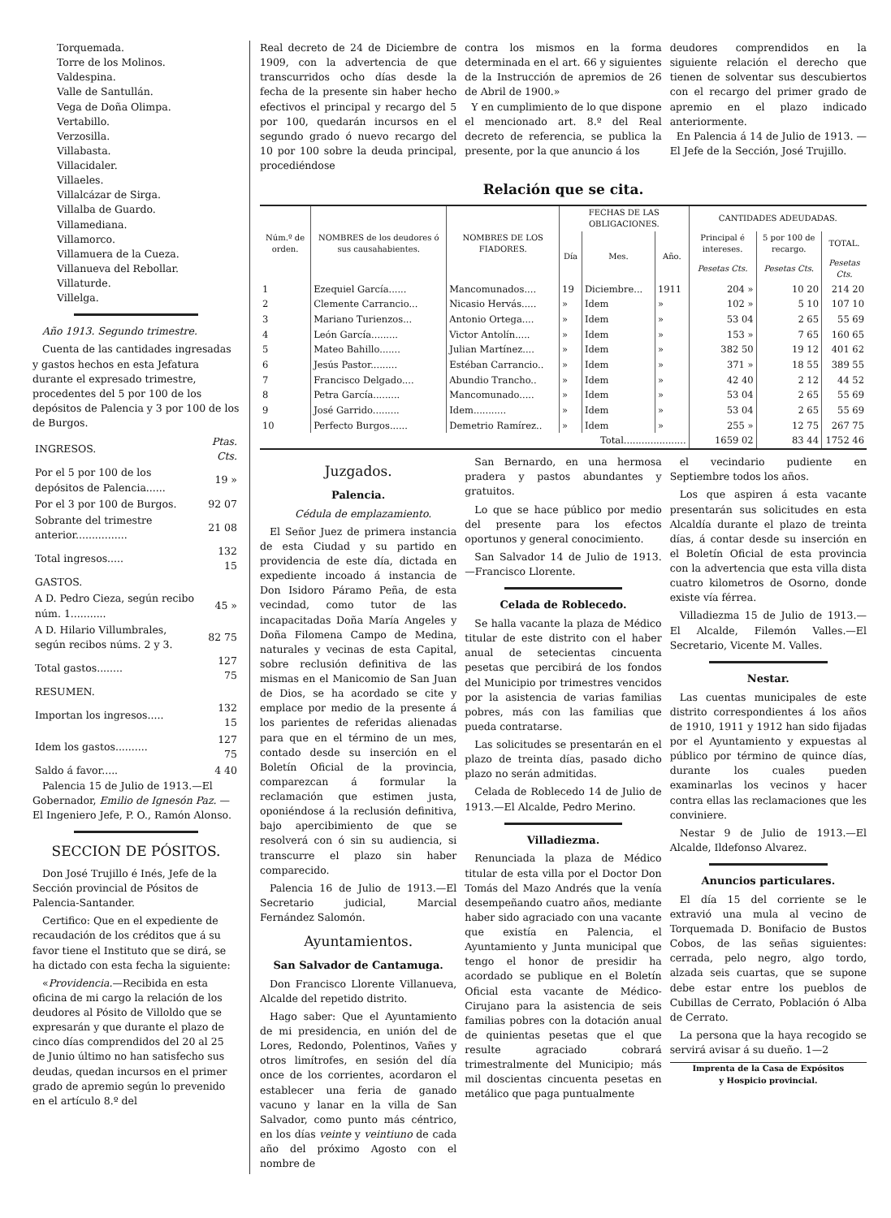Torquemada.
Torre de los Molinos.
Valdespina.
Valle de Santullán.
Vega de Doña Olimpa.
Vertabillo.
Verzosilla.
Villabasta.
Villacidaler.
Villaeles.
Villalcázar de Sirga.
Villalba de Guardo.
Villamediana.
Villamorco.
Villamuera de la Cueza.
Villanueva del Rebollar.
Villaturde.
Villelga.
Año 1913. Segundo trimestre.
Cuenta de las cantidades ingresadas y gastos hechos en esta Jefatura durante el expresado trimestre, procedentes del 5 por 100 de los depósitos de Palencia y 3 por 100 de los de Burgos.
| INGRESOS. | Ptas. Cts. |
| Por el 5 por 100 de los depósitos de Palencia...... | 19 » |
| Por el 3 por 100 de Burgos. | 92 07 |
| Sobrante del trimestre anterior................ | 21 08 |
| Total ingresos..... | 132 15 |
| GASTOS. | |
| A D. Pedro Cieza, según recibo núm. 1........... | 45 » |
| A D. Hilario Villumbrales, según recibos núms. 2 y 3. | 82 75 |
| Total gastos........ | 127 75 |
| RESUMEN. | |
| Importan los ingresos..... | 132 15 |
| Idem los gastos.......... | 127 75 |
| Saldo á favor..... | 4 40 |
Palencia 15 de Julio de 1913.—El Gobernador, Emilio de Ignesón Paz. —El Ingeniero Jefe, P. O., Ramón Alonso.
SECCION DE PÓSITOS.
Don José Trujillo é Inés, Jefe de la Sección provincial de Pósitos de Palencia-Santander.
Certifico: Que en el expediente de recaudación de los créditos que á su favor tiene el Instituto que se dirá, se ha dictado con esta fecha la siguiente:
«Providencia.—Recibida en esta oficina de mi cargo la relación de los deudores al Pósito de Villoldo que se expresarán y que durante el plazo de cinco días comprendidos del 20 al 25 de Junio último no han satisfecho sus deudas, quedan incursos en el primer grado de apremio según lo prevenido en el artículo 8.º del
Real decreto de 24 de Diciembre de 1909, con la advertencia de que transcurridos ocho días desde la fecha de la presente sin haber hecho efectivos el principal y recargo del 5 por 100, quedarán incursos en el segundo grado ó nuevo recargo del 10 por 100 sobre la deuda principal, procediéndose
contra los mismos en la forma determinada en el art. 66 y siguientes de la Instrucción de apremios de 26 de Abril de 1900.»
Y en cumplimiento de lo que dispone el mencionado art. 8.º del Real decreto de referencia, se publica la presente, por la que anuncio á los
deudores comprendidos en la siguiente relación el derecho que tienen de solventar sus descubiertos con el recargo del primer grado de apremio en el plazo indicado anteriormente.
En Palencia á 14 de Julio de 1913. —El Jefe de la Sección, José Trujillo.
Relación que se cita.
| Núm.º de orden. | NOMBRES de los deudores ó sus causahabientes. | NOMBRES DE LOS FIADORES. | FECHAS DE LAS OBLIGACIONES. | | | CANTIDADES ADEUDADAS. | | |
| --- | --- | --- | --- | --- | --- | --- | --- | --- |
| | | | Día | Mes. | Año. | Principal é intereses. | 5 por 100 de recargo. | TOTAL. |
| | | | | | | Pesetas Cts. | Pesetas Cts. | Pesetas Cts. |
| 1 | Ezequiel García...... | Mancomunados.... | 19 | Diciembre... | 1911 | 204 » | 10 20 | 214 20 |
| 2 | Clemente Carrancio... | Nicasio Hervás..... | » | Idem | » | 102 » | 5 10 | 107 10 |
| 3 | Mariano Turienzos... | Antonio Ortega.... | » | Idem | » | 53 04 | 2 65 | 55 69 |
| 4 | León García......... | Victor Antolín..... | » | Idem | » | 153 » | 7 65 | 160 65 |
| 5 | Mateo Bahillo....... | Julian Martínez.... | » | Idem | » | 382 50 | 19 12 | 401 62 |
| 6 | Jesús Pastor......... | Estéban Carrancio.. | » | Idem | » | 371 » | 18 55 | 389 55 |
| 7 | Francisco Delgado.... | Abundio Trancho.. | » | Idem | » | 42 40 | 2 12 | 44 52 |
| 8 | Petra García......... | Mancomunado..... | » | Idem | » | 53 04 | 2 65 | 55 69 |
| 9 | José Garrido......... | Idem........... | » | Idem | » | 53 04 | 2 65 | 55 69 |
| 10 | Perfecto Burgos...... | Demetrio Ramírez.. | » | Idem | » | 255 » | 12 75 | 267 75 |
| Total..................... | | | | | | 1659 02 | 83 44 | 1752 46 |
Juzgados.
Palencia.
Cédula de emplazamiento.
El Señor Juez de primera instancia de esta Ciudad y su partido en providencia de este día, dictada en expediente incoado á instancia de Don Isidoro Páramo Peña, de esta vecindad, como tutor de las incapacitadas Doña María Angeles y Doña Filomena Campo de Medina, naturales y vecinas de esta Capital, sobre reclusión definitiva de las mismas en el Manicomio de San Juan de Dios, se ha acordado se cite y emplace por medio de la presente á los parientes de referidas alienadas para que en el término de un mes, contado desde su inserción en el Boletín Oficial de la provincia, comparezcan á formular la reclamación que estimen justa, oponiéndose á la reclusión definitiva, bajo apercibimiento de que se resolverá con ó sin su audiencia, si transcurre el plazo sin haber comparecido.
Palencia 16 de Julio de 1913.—El Secretario judicial, Marcial Fernández Salomón.
Ayuntamientos.
San Salvador de Cantamuga.
Don Francisco Llorente Villanueva, Alcalde del repetido distrito.
Hago saber: Que el Ayuntamiento de mi presidencia, en unión del de Lores, Redondo, Polentinos, Vañes y otros limítrofes, en sesión del día once de los corrientes, acordaron el establecer una feria de ganado vacuno y lanar en la villa de San Salvador, como punto más céntrico, en los días veinte y veintiuno de cada año del próximo Agosto con el nombre de
San Bernardo, en una hermosa pradera y pastos abundantes y gratuitos.
Lo que se hace público por medio del presente para los efectos oportunos y general conocimiento.
San Salvador 14 de Julio de 1913. —Francisco Llorente.
Celada de Roblecedo.
Se halla vacante la plaza de Médico titular de este distrito con el haber anual de setecientas cincuenta pesetas que percibirá de los fondos del Municipio por trimestres vencidos por la asistencia de varias familias pobres, más con las familias que pueda contratarse.
Las solicitudes se presentarán en el plazo de treinta días, pasado dicho plazo no serán admitidas.
Celada de Roblecedo 14 de Julio de 1913.—El Alcalde, Pedro Merino.
Villadiezma.
Renunciada la plaza de Médico titular de esta villa por el Doctor Don Tomás del Mazo Andrés que la venía desempeñando cuatro años, mediante haber sido agraciado con una vacante que existía en Palencia, el Ayuntamiento y Junta municipal que tengo el honor de presidir ha acordado se publique en el Boletín Oficial esta vacante de Médico-Cirujano para la asistencia de seis familias pobres con la dotación anual de quinientas pesetas que el que resulte agraciado cobrará trimestralmente del Municipio; más mil doscientas cincuenta pesetas en metálico que paga puntualmente
el vecindario pudiente en Septiembre todos los años.
Los que aspiren á esta vacante presentarán sus solicitudes en esta Alcaldía durante el plazo de treinta días, á contar desde su inserción en el Boletín Oficial de esta provincia con la advertencia que esta villa dista cuatro kilometros de Osorno, donde existe vía férrea.
Villadiezma 15 de Julio de 1913.— El Alcalde, Filemón Valles.—El Secretario, Vicente M. Valles.
Nestar.
Las cuentas municipales de este distrito correspondientes á los años de 1910, 1911 y 1912 han sido fijadas por el Ayuntamiento y expuestas al público por término de quince días, durante los cuales pueden examinarlas los vecinos y hacer contra ellas las reclamaciones que les conviniere.
Nestar 9 de Julio de 1913.—El Alcalde, Ildefonso Alvarez.
Anuncios particulares.
El día 15 del corriente se le extravió una mula al vecino de Torquemada D. Bonifacio de Bustos Cobos, de las señas siguientes: cerrada, pelo negro, algo tordo, alzada seis cuartas, que se supone debe estar entre los pueblos de Cubillas de Cerrato, Población ó Alba de Cerrato.
La persona que la haya recogido se servirá avisar á su dueño. 1—2
Imprenta de la Casa de Expósitos
y Hospicio provincial.